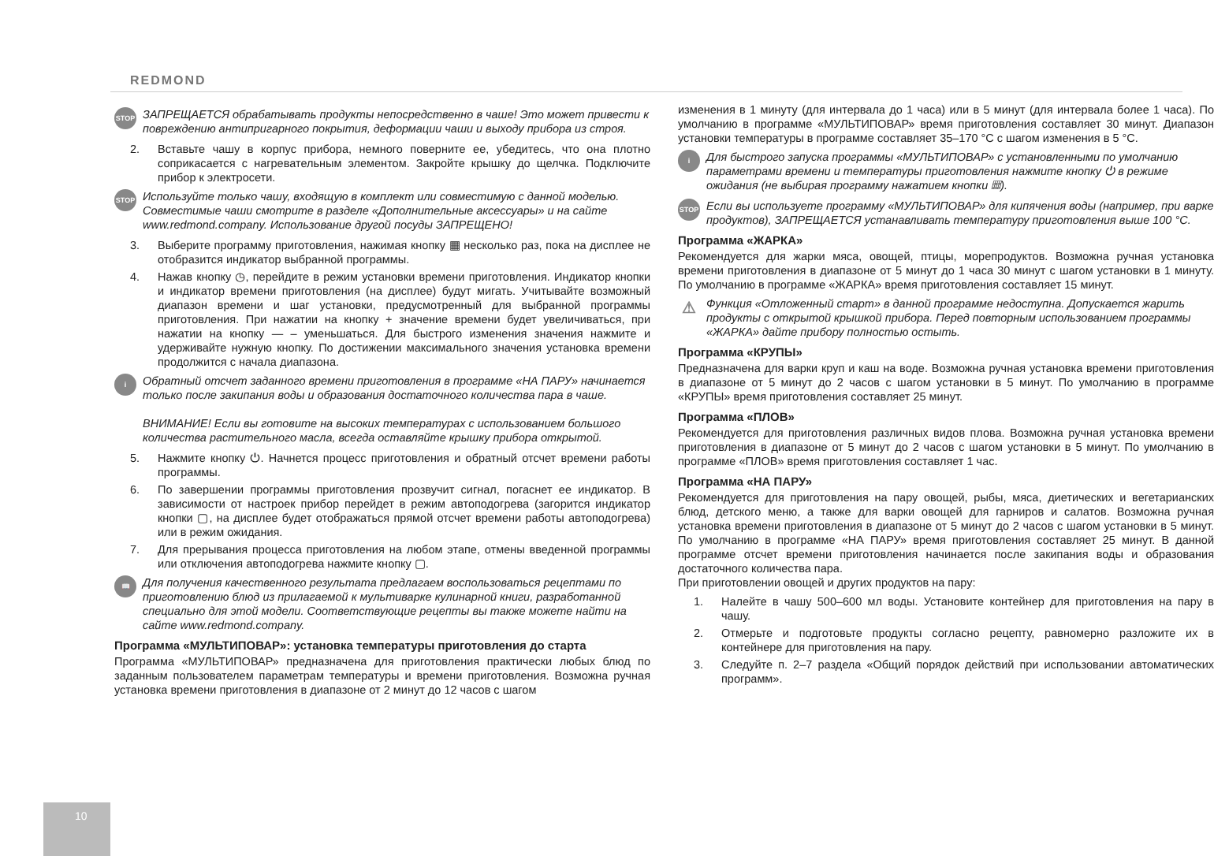REDMOND
STOP ЗАПРЕЩАЕТСЯ обрабатывать продукты непосредственно в чаше! Это может привести к повреждению антипригарного покрытия, деформации чаши и выходу прибора из строя.
2. Вставьте чашу в корпус прибора, немного поверните ее, убедитесь, что она плотно соприкасается с нагревательным элементом. Закройте крышку до щелчка. Подключите прибор к электросети.
STOP Используйте только чашу, входящую в комплект или совместимую с данной моделью. Совместимые чаши смотрите в разделе «Дополнительные аксессуары» и на сайте www.redmond.company. Использование другой посуды ЗАПРЕЩЕНО!
3. Выберите программу приготовления, нажимая кнопку ▦ несколько раз, пока на дисплее не отобразится индикатор выбранной программы.
4. Нажав кнопку ◷, перейдите в режим установки времени приготовления. Индикатор кнопки и индикатор времени приготовления (на дисплее) будут мигать. Учитывайте возможный диапазон времени и шаг установки, предусмотренный для выбранной программы приготовления. При нажатии на кнопку + значение времени будет увеличиваться, при нажатии на кнопку — – уменьшаться. Для быстрого изменения значения нажмите и удерживайте нужную кнопку. По достижении максимального значения установка времени продолжится с начала диапазона.
i Обратный отсчет заданного времени приготовления в программе «НА ПАРУ» начинается только после закипания воды и образования достаточного количества пара в чаше.
ВНИМАНИЕ! Если вы готовите на высоких температурах с использованием большого количества растительного масла, всегда оставляйте крышку прибора открытой.
5. Нажмите кнопку ⏻. Начнется процесс приготовления и обратный отсчет времени работы программы.
6. По завершении программы приготовления прозвучит сигнал, погаснет ее индикатор. В зависимости от настроек прибор перейдет в режим автоподогрева (загорится индикатор кнопки ▢, на дисплее будет отображаться прямой отсчет времени работы автоподогрева) или в режим ожидания.
7. Для прерывания процесса приготовления на любом этапе, отмены введенной программы или отключения автоподогрева нажмите кнопку ▢.
📖 Для получения качественного результата предлагаем воспользоваться рецептами по приготовлению блюд из прилагаемой к мультиварке кулинарной книги, разработанной специально для этой модели. Соответствующие рецепты вы также можете найти на сайте www.redmond.company.
Программа «МУЛЬТИПОВАР»: установка температуры приготовления до старта
Программа «МУЛЬТИПОВАР» предназначена для приготовления практически любых блюд по заданным пользователем параметрам температуры и времени приготовления. Возможна ручная установка времени приготовления в диапазоне от 2 минут до 12 часов с шагом
изменения в 1 минуту (для интервала до 1 часа) или в 5 минут (для интервала более 1 часа). По умолчанию в программе «МУЛЬТИПОВАР» время приготовления составляет 30 минут. Диапазон установки температуры в программе составляет 35–170 °С с шагом изменения в 5 °С.
i Для быстрого запуска программы «МУЛЬТИПОВАР» с установленными по умолчанию параметрами времени и температуры приготовления нажмите кнопку ⏻ в режиме ожидания (не выбирая программу нажатием кнопки ▦).
STOP Если вы используете программу «МУЛЬТИПОВАР» для кипячения воды (например, при варке продуктов), ЗАПРЕЩАЕТСЯ устанавливать температуру приготовления выше 100 °С.
Программа «ЖАРКА»
Рекомендуется для жарки мяса, овощей, птицы, морепродуктов. Возможна ручная установка времени приготовления в диапазоне от 5 минут до 1 часа 30 минут с шагом установки в 1 минуту. По умолчанию в программе «ЖАРКА» время приготовления составляет 15 минут.
⚠ Функция «Отложенный старт» в данной программе недоступна. Допускается жарить продукты с открытой крышкой прибора. Перед повторным использованием программы «ЖАРКА» дайте прибору полностью остыть.
Программа «КРУПЫ»
Предназначена для варки круп и каш на воде. Возможна ручная установка времени приготовления в диапазоне от 5 минут до 2 часов с шагом установки в 5 минут. По умолчанию в программе «КРУПЫ» время приготовления составляет 25 минут.
Программа «ПЛОВ»
Рекомендуется для приготовления различных видов плова. Возможна ручная установка времени приготовления в диапазоне от 5 минут до 2 часов с шагом установки в 5 минут. По умолчанию в программе «ПЛОВ» время приготовления составляет 1 час.
Программа «НА ПАРУ»
Рекомендуется для приготовления на пару овощей, рыбы, мяса, диетических и вегетарианских блюд, детского меню, а также для варки овощей для гарниров и салатов. Возможна ручная установка времени приготовления в диапазоне от 5 минут до 2 часов с шагом установки в 5 минут. По умолчанию в программе «НА ПАРУ» время приготовления составляет 25 минут. В данной программе отсчет времени приготовления начинается после закипания воды и образования достаточного количества пара.
При приготовлении овощей и других продуктов на пару:
1. Налейте в чашу 500–600 мл воды. Установите контейнер для приготовления на пару в чашу.
2. Отмерьте и подготовьте продукты согласно рецепту, равномерно разложите их в контейнере для приготовления на пару.
3. Следуйте п. 2–7 раздела «Общий порядок действий при использовании автоматических программ».
10